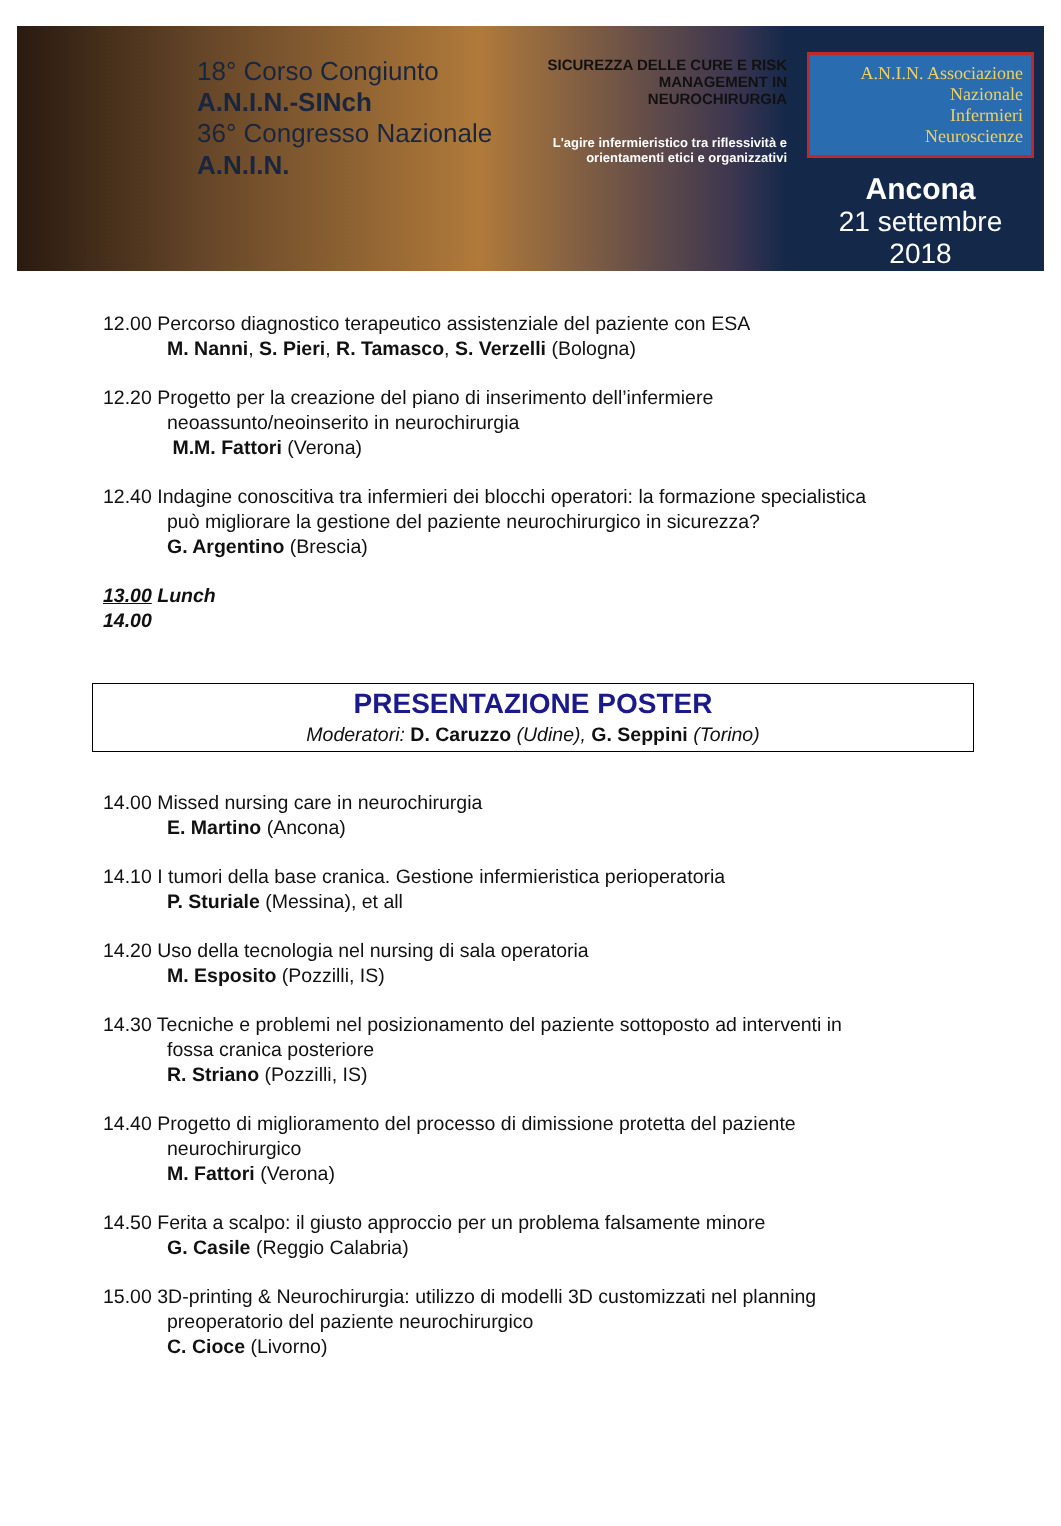18° Corso Congiunto
A.N.I.N.-SINch
36° Congresso Nazionale
A.N.I.N.
SICUREZZA DELLE CURE E RISK MANAGEMENT IN NEUROCHIRURGIA
L'agire infermieristico tra riflessività e orientamenti etici e organizzativi
A.N.I.N. Associazione
Nazionale
Infermieri
Neuroscienze
Ancona
21 settembre 2018
12.00 Percorso diagnostico terapeutico assistenziale del paziente con ESA
M. Nanni, S. Pieri, R. Tamasco, S. Verzelli (Bologna)
12.20 Progetto per la creazione del piano di inserimento dell’infermiere
neoassunto/neoinserito in neurochirurgia
M.M. Fattori (Verona)
12.40 Indagine conoscitiva tra infermieri dei blocchi operatori: la formazione specialistica
può migliorare la gestione del paziente neurochirurgico in sicurezza?
G. Argentino (Brescia)
13.00 Lunch
14.00
PRESENTAZIONE POSTER
Moderatori: D. Caruzzo (Udine), G. Seppini (Torino)
14.00 Missed nursing care in neurochirurgia
E. Martino (Ancona)
14.10 I tumori della base cranica. Gestione infermieristica perioperatoria
P. Sturiale (Messina), et all
14.20 Uso della tecnologia nel nursing di sala operatoria
M. Esposito (Pozzilli, IS)
14.30 Tecniche e problemi nel posizionamento del paziente sottoposto ad interventi in
fossa cranica posteriore
R. Striano (Pozzilli, IS)
14.40 Progetto di miglioramento del processo di dimissione protetta del paziente
neurochirurgico
M. Fattori (Verona)
14.50 Ferita a scalpo: il giusto approccio per un problema falsamente minore
G. Casile (Reggio Calabria)
15.00 3D-printing & Neurochirurgia: utilizzo di modelli 3D customizzati nel planning
preoperatorio del paziente neurochirurgico
C. Cioce (Livorno)